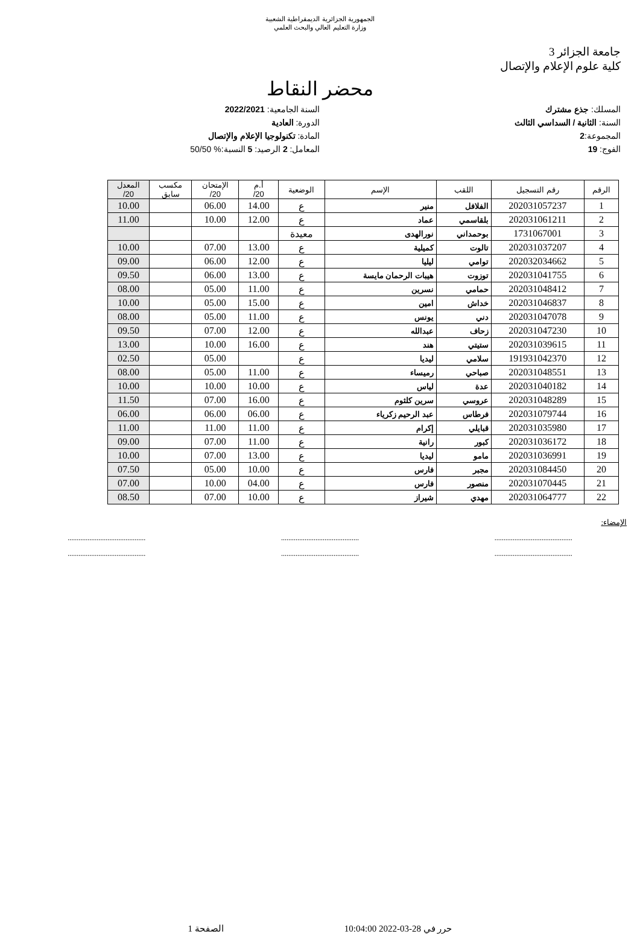الجمهورية الجزائرية الديمقراطية الشعبية
وزارة التعليم العالي والبحث العلمي
جامعة الجزائر 3
كلية علوم الإعلام والإتصال
محضر النقاط
المسلك: جذع مشترك
السنة: الثانية / السداسي الثالث
المجموعة:2
الفوج: 19
السنة الجامعية: 2022/2021
الدورة: العادية
المادة: تكنولوجيا الإعلام والإتصال
المعامل: 2 الرصيد: 5 النسبة:% 50/50
| الرقم | رقم التسجيل | اللقب | الإسم | الوضعية | أ.م 20/ | الإمتحان 20/ | مكسب سابق | المعدل 20/ |
| --- | --- | --- | --- | --- | --- | --- | --- | --- |
| 1 | 202031057237 | الفلافل | منير | ع | 14.00 | 06.00 | | 10.00 |
| 2 | 202031061211 | بلقاسمي | عماد | ع | 12.00 | 10.00 | | 11.00 |
| 3 | 1731067001 | بوحمداني | نورالهدى | معيدة | | | | |
| 4 | 202031037207 | تالوت | كميلية | ع | 13.00 | 07.00 | | 10.00 |
| 5 | 202032034662 | توامي | ليليا | ع | 12.00 | 06.00 | | 09.00 |
| 6 | 202031041755 | توزوت | هيبات الرحمان مايسة | ع | 13.00 | 06.00 | | 09.50 |
| 7 | 202031048412 | حمامي | نسرين | ع | 11.00 | 05.00 | | 08.00 |
| 8 | 202031046837 | خداش | امين | ع | 15.00 | 05.00 | | 10.00 |
| 9 | 202031047078 | دني | يونس | ع | 11.00 | 05.00 | | 08.00 |
| 10 | 202031047230 | زحاف | عبدالله | ع | 12.00 | 07.00 | | 09.50 |
| 11 | 202031039615 | ستيتي | هند | ع | 16.00 | 10.00 | | 13.00 |
| 12 | 191931042370 | سلامي | ليديا | ع | | 05.00 | | 02.50 |
| 13 | 202031048551 | صباحي | رميساء | ع | 11.00 | 05.00 | | 08.00 |
| 14 | 202031040182 | عدة | لياس | ع | 10.00 | 10.00 | | 10.00 |
| 15 | 202031048289 | عروسي | سرين كلثوم | ع | 16.00 | 07.00 | | 11.50 |
| 16 | 202031079744 | فرطاس | عبد الرحيم زكرياء | ع | 06.00 | 06.00 | | 06.00 |
| 17 | 202031035980 | قبايلي | إكرام | ع | 11.00 | 11.00 | | 11.00 |
| 18 | 202031036172 | كبور | رانية | ع | 11.00 | 07.00 | | 09.00 |
| 19 | 202031036991 | مامو | ليديا | ع | 13.00 | 07.00 | | 10.00 |
| 20 | 202031084450 | مجبر | فارس | ع | 10.00 | 05.00 | | 07.50 |
| 21 | 202031070445 | منصور | فارس | ع | 04.00 | 10.00 | | 07.00 |
| 22 | 202031064777 | مهدي | شيراز | ع | 10.00 | 07.00 | | 08.50 |
الإمضاء:
...........................................
...........................................
...........................................
...........................................
...........................................
...........................................
حرر في 28-03-2022 10:04:00 الصفحة 1